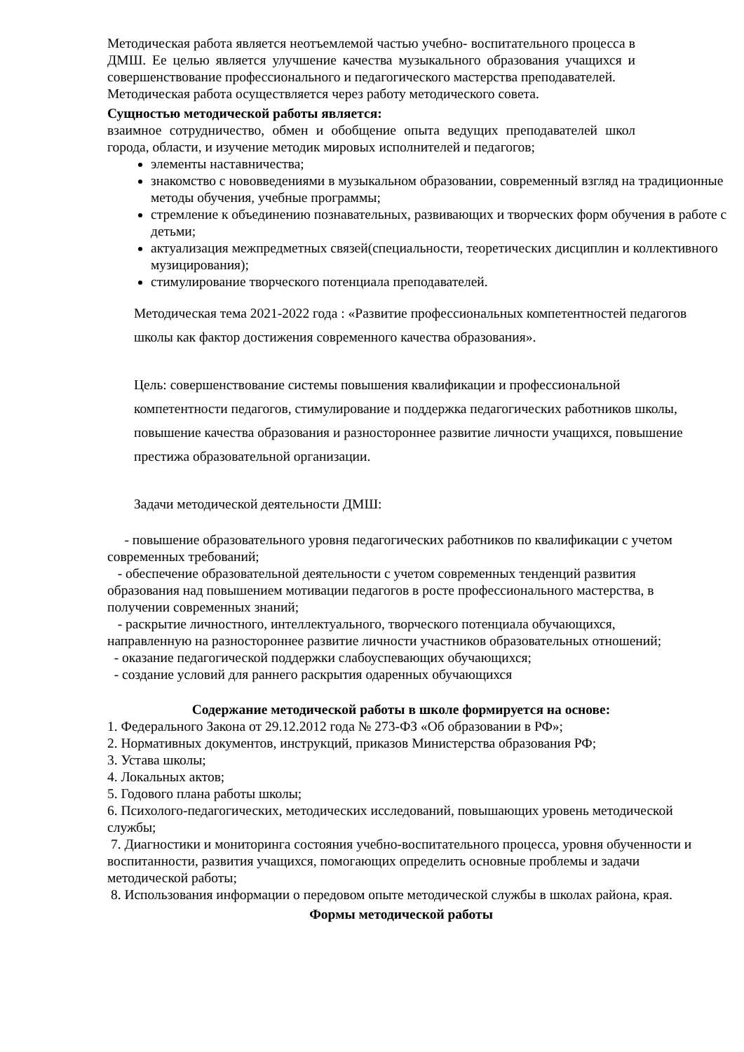Методическая работа является неотъемлемой частью учебно- воспитательного процесса в ДМШ. Ее целью является улучшение качества музыкального образования учащихся и совершенствование профессионального и педагогического мастерства преподавателей.
Методическая работа осуществляется через работу методического совета.
Сущностью методической работы является:
взаимное сотрудничество, обмен и обобщение опыта ведущих преподавателей школ города, области, и изучение методик мировых исполнителей и педагогов;
элементы наставничества;
знакомство с нововведениями в музыкальном образовании, современный взгляд на традиционные методы обучения, учебные программы;
стремление к объединению познавательных, развивающих и творческих форм обучения в работе с детьми;
актуализация межпредметных связей(специальности, теоретических дисциплин и коллективного музицирования);
стимулирование творческого потенциала преподавателей.
Методическая тема 2021-2022 года : «Развитие профессиональных компетентностей педагогов школы как фактор достижения современного качества образования».
Цель: совершенствование системы повышения квалификации и профессиональной компетентности педагогов, стимулирование и поддержка педагогических работников школы, повышение качества образования и разностороннее развитие личности учащихся, повышение престижа образовательной организации.
Задачи методической деятельности ДМШ:
- повышение образовательного уровня педагогических работников по квалификации с учетом современных требований;
- обеспечение образовательной деятельности с учетом современных тенденций развития образования над повышением мотивации педагогов в росте профессионального мастерства, в получении современных знаний;
- раскрытие личностного, интеллектуального, творческого потенциала обучающихся, направленную на разностороннее развитие личности участников образовательных отношений;
- оказание педагогической поддержки слабоуспевающих обучающихся;
- создание условий для раннего раскрытия одаренных обучающихся
Содержание методической работы в школе формируется на основе:
1. Федерального Закона от 29.12.2012 года № 273-ФЗ «Об образовании в РФ»;
2. Нормативных документов, инструкций, приказов Министерства образования РФ;
3. Устава школы;
4. Локальных актов;
5. Годового плана работы школы;
6. Психолого-педагогических, методических исследований, повышающих уровень методической службы;
7. Диагностики и мониторинга состояния учебно-воспитательного процесса, уровня обученности и воспитанности, развития учащихся, помогающих определить основные проблемы и задачи методической работы;
8. Использования информации о передовом опыте методической службы в школах района, края.
Формы методической работы